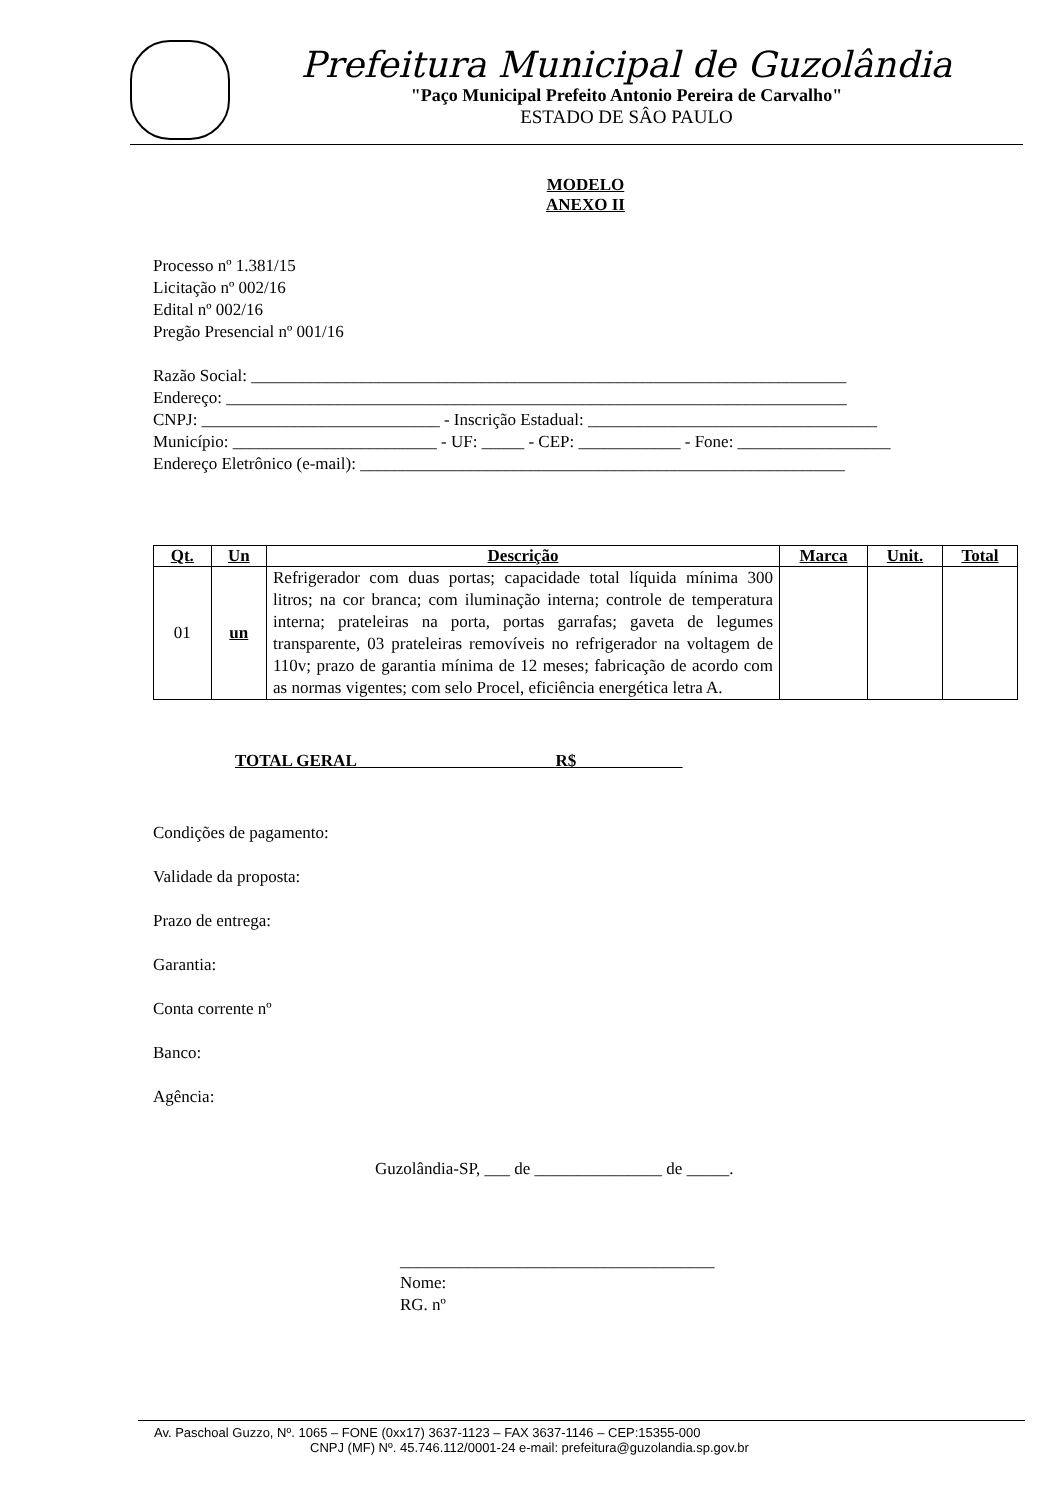Prefeitura Municipal de Guzolândia
"Paço Municipal Prefeito Antonio Pereira de Carvalho"
ESTADO DE SÂO PAULO
MODELO
ANEXO II
Processo nº 1.381/15
Licitação nº 002/16
Edital nº 002/16
Pregão Presencial nº 001/16
Razão Social: ______________________________________________________________________
Endereço: _________________________________________________________________________
CNPJ: ____________________________ - Inscrição Estadual: __________________________________
Município: ________________________ - UF: _____ - CEP: ____________ - Fone: __________________
Endereço Eletrônico (e-mail): _________________________________________________________
| Qt. | Un | Descrição | Marca | Unit. | Total |
| --- | --- | --- | --- | --- | --- |
| 01 | un | Refrigerador com duas portas; capacidade total líquida mínima 300 litros; na cor branca; com iluminação interna; controle de temperatura interna; prateleiras na porta, portas garrafas; gaveta de legumes transparente, 03 prateleiras removíveis no refrigerador na voltagem de 110v; prazo de garantia mínima de 12 meses; fabricação de acordo com as normas vigentes; com selo Procel, eficiência energética letra A. | | | |
TOTAL GERAL R$
Condições de pagamento:
Validade da proposta:
Prazo de entrega:
Garantia:
Conta corrente nº
Banco:
Agência:
Guzolândia-SP, ___ de _______________ de _____.
_____________________________________
Nome:
RG. nº
Av. Paschoal Guzzo, Nº. 1065 – FONE (0xx17) 3637-1123 – FAX 3637-1146 – CEP:15355-000
CNPJ (MF) Nº. 45.746.112/0001-24 e-mail: prefeitura@guzolandia.sp.gov.br